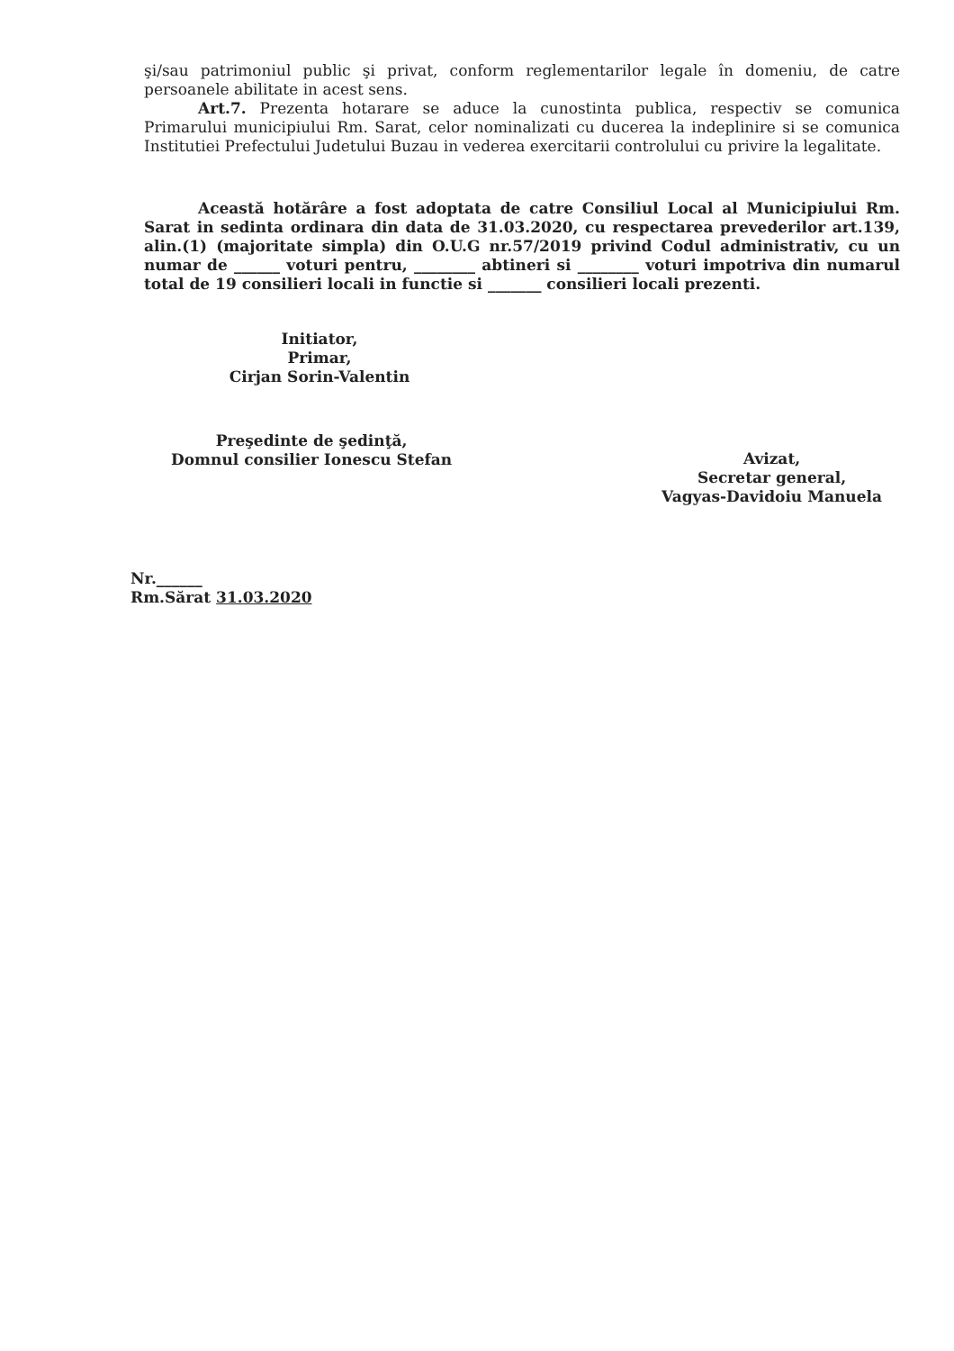şi/sau patrimoniul public şi privat, conform reglementarilor legale în domeniu, de catre persoanele abilitate in acest sens.
Art.7. Prezenta hotarare se aduce la cunostinta publica, respectiv se comunica Primarului municipiului Rm. Sarat, celor nominalizati cu ducerea la indeplinire si se comunica Institutiei Prefectului Judetului Buzau in vederea exercitarii controlului cu privire la legalitate.
Această hotărâre a fost adoptata de catre Consiliul Local al Municipiului Rm. Sarat in sedinta ordinara din data de 31.03.2020, cu respectarea prevederilor art.139, alin.(1) (majoritate simpla) din O.U.G nr.57/2019 privind Codul administrativ, cu un numar de ______ voturi pentru, ________ abtineri si ________ voturi impotriva din numarul total de 19 consilieri locali in functie si _______ consilieri locali prezenti.
Initiator,
Primar,
Cirjan Sorin-Valentin
Preşedinte de şedinţă,
Domnul consilier Ionescu Stefan
Avizat,
Secretar general,
Vagyas-Davidoiu Manuela
Nr.______
Rm.Sărat 31.03.2020